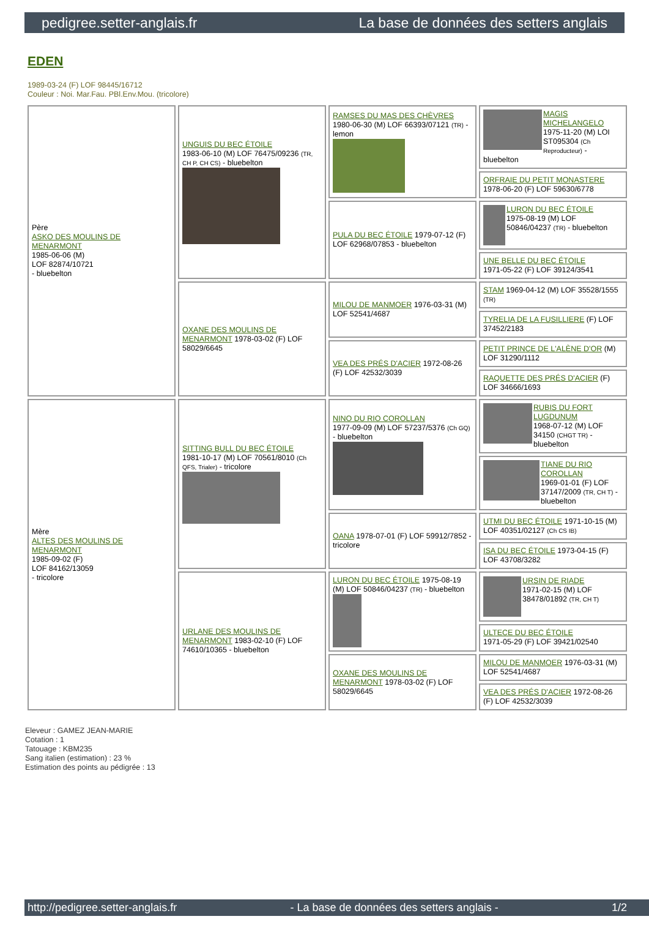pedigree.setter-anglais.fr La base de données des setters anglais
EDEN
1989-03-24 (F) LOF 98445/16712
Couleur : Noi. Mar.Fau. PBl.Env.Mou. (tricolore)
| Père ASKO DES MOULINS DE MENARMONT 1985-06-06 (M) LOF 82874/10721 - bluebelton | UNGUIS DU BEC ÉTOILE 1983-06-10 (M) LOF 76475/09236 (TR, CH P, CH CS) - bluebelton | RAMSES DU MAS DES CHÈVRES 1980-06-30 (M) LOF 66393/07121 (TR) - lemon | MAGIS MICHELANGELO 1975-11-20 (M) LOI ST095304 (Ch Reproducteur) - bluebelton |
| | | | ORFRAIE DU PETIT MONASTERE 1978-06-20 (F) LOF 59630/6778 |
| | | PULA DU BEC ÉTOILE 1979-07-12 (F) LOF 62968/07853 - bluebelton | LURON DU BEC ÉTOILE 1975-08-19 (M) LOF 50846/04237 (TR) - bluebelton |
| | | | UNE BELLE DU BEC ÉTOILE 1971-05-22 (F) LOF 39124/3541 |
| | OXANE DES MOULINS DE MENARMONT 1978-03-02 (F) LOF 58029/6645 | MILOU DE MANMOER 1976-03-31 (M) LOF 52541/4687 | STAM 1969-04-12 (M) LOF 35528/1555 (TR) |
| | | | TYRELIA DE LA FUSILLIERE (F) LOF 37452/2183 |
| | | VEA DES PRÉS D'ACIER 1972-08-26 (F) LOF 42532/3039 | PETIT PRINCE DE L'ALÈNE D'OR (M) LOF 31290/1112 |
| | | | RAQUETTE DES PRÉS D'ACIER (F) LOF 34666/1693 |
| Mère ALTES DES MOULINS DE MENARMONT 1985-09-02 (F) LOF 84162/13059 - tricolore | SITTING BULL DU BEC ÉTOILE 1981-10-17 (M) LOF 70561/8010 (Ch QFS, Trialer) - tricolore | NINO DU RIO COROLLAN 1977-09-09 (M) LOF 57237/5376 (Ch GQ) - bluebelton | RUBIS DU FORT LUGDUNUM 1968-07-12 (M) LOF 34150 (CHGT TR) - bluebelton |
| | | | TIANE DU RIO COROLLAN 1969-01-01 (F) LOF 37147/2009 (TR, CH T) - bluebelton |
| | | OANA 1978-07-01 (F) LOF 59912/7852 - tricolore | UTMI DU BEC ÉTOILE 1971-10-15 (M) LOF 40351/02127 (Ch CS IB) |
| | | | ISA DU BEC ÉTOILE 1973-04-15 (F) LOF 43708/3282 |
| | URLANE DES MOULINS DE MENARMONT 1983-02-10 (F) LOF 74610/10365 - bluebelton | LURON DU BEC ÉTOILE 1975-08-19 (M) LOF 50846/04237 (TR) - bluebelton | URSIN DE RIADE 1971-02-15 (M) LOF 38478/01892 (TR, CH T) |
| | | | ULTECE DU BEC ÉTOILE 1971-05-29 (F) LOF 39421/02540 |
| | | OXANE DES MOULINS DE MENARMONT 1978-03-02 (F) LOF 58029/6645 | MILOU DE MANMOER 1976-03-31 (M) LOF 52541/4687 |
| | | | VEA DES PRÉS D'ACIER 1972-08-26 (F) LOF 42532/3039 |
Eleveur : GAMEZ JEAN-MARIE
Cotation : 1
Tatouage : KBM235
Sang italien (estimation) : 23 %
Estimation des points au pédigrée : 13
http://pedigree.setter-anglais.fr - La base de données des setters anglais - 1/2